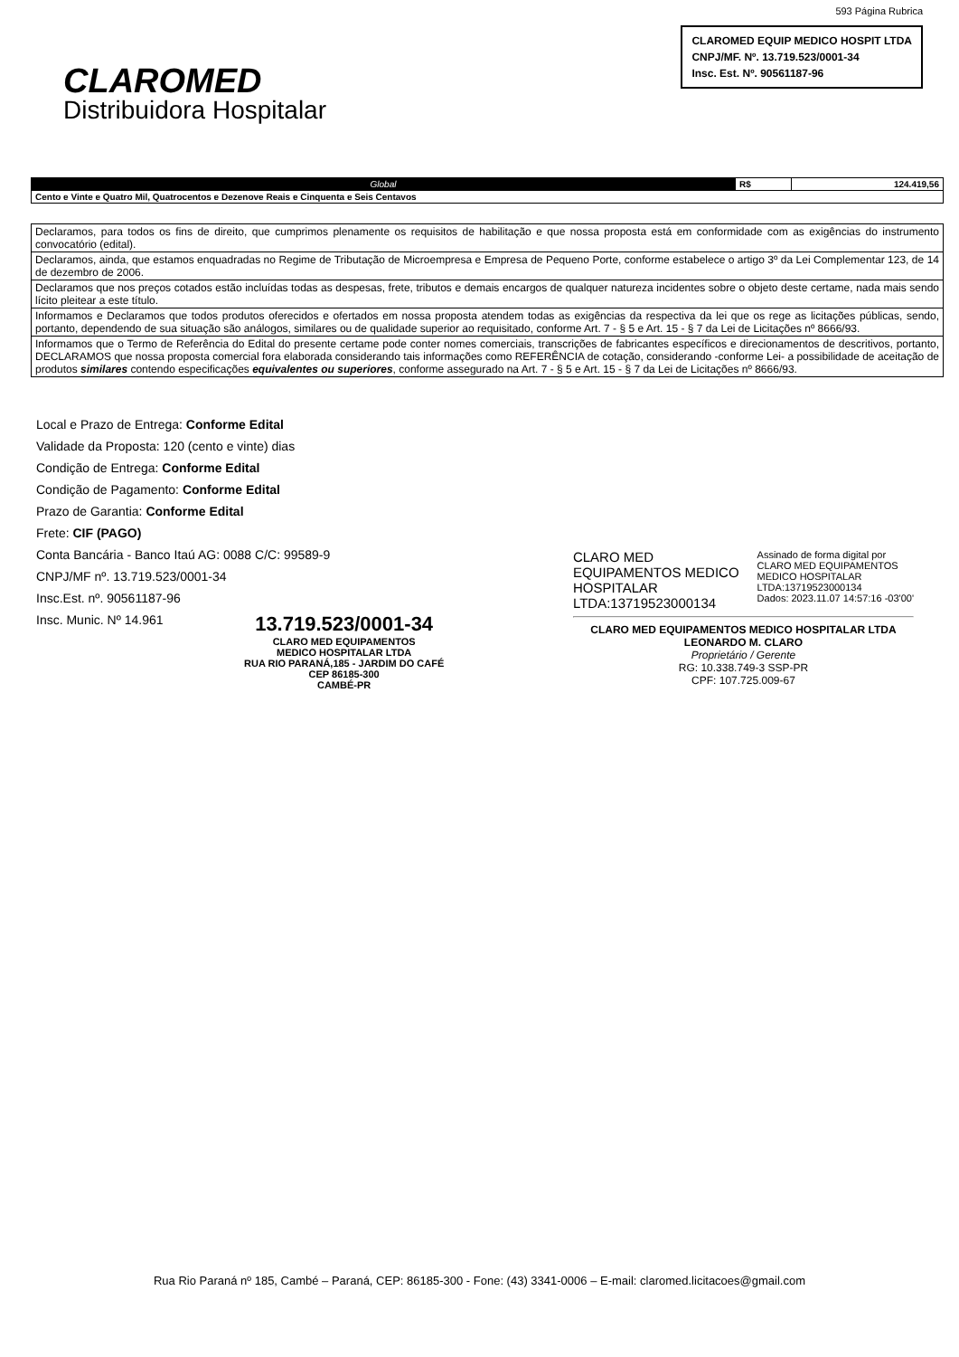CLAROMED
Distribuidora Hospitalar
593 Página Rubrica
CLAROMED EQUIP MEDICO HOSPIT LTDA
CNPJ/MF. Nº. 13.719.523/0001-34
Insc. Est. Nº. 90561187-96
| Global | R$ | 124.419,56 |
| Cento e Vinte e Quatro Mil, Quatrocentos e Dezenove Reais e Cinquenta e Seis Centavos | | |
| Declaramos, para todos os fins de direito, que cumprimos plenamente os requisitos de habilitação e que nossa proposta está em conformidade com as exigências do instrumento convocatório (edital). |
| Declaramos, ainda, que estamos enquadradas no Regime de Tributação de Microempresa e Empresa de Pequeno Porte, conforme estabelece o artigo 3º da Lei Complementar 123, de 14 de dezembro de 2006. |
| Declaramos que nos preços cotados estão incluídas todas as despesas, frete, tributos e demais encargos de qualquer natureza incidentes sobre o objeto deste certame, nada mais sendo lícito pleitear a este título. |
| Informamos e Declaramos que todos produtos oferecidos e ofertados em nossa proposta atendem todas as exigências da respectiva da lei que os rege as licitações públicas, sendo, portanto, dependendo de sua situação são análogos, similares ou de qualidade superior ao requisitado, conforme Art. 7 - § 5 e Art. 15 - § 7 da Lei de Licitações nº 8666/93. |
| Informamos que o Termo de Referência do Edital do presente certame pode conter nomes comerciais, transcrições de fabricantes específicos e direcionamentos de descritivos, portanto, DECLARAMOS que nossa proposta comercial fora elaborada considerando tais informações como REFERÊNCIA de cotação, considerando -conforme Lei- a possibilidade de aceitação de produtos similares contendo especificações equivalentes ou superiores , conforme assegurado na Art. 7 - § 5 e Art. 15 - § 7 da Lei de Licitações nº 8666/93. |
Local e Prazo de Entrega: Conforme Edital
Validade da Proposta: 120 (cento e vinte) dias
Condição de Entrega: Conforme Edital
Condição de Pagamento: Conforme Edital
Prazo de Garantia: Conforme Edital
Frete: CIF (PAGO)
Conta Bancária - Banco Itaú AG: 0088 C/C: 99589-9
CNPJ/MF nº. 13.719.523/0001-34
Insc.Est. nº. 90561187-96
Insc. Munic. Nº 14.961
13.719.523/0001-34
CLARO MED EQUIPAMENTOS
MEDICO HOSPITALAR LTDA
RUA RIO PARANÁ,185 - JARDIM DO CAFÉ
CEP 86185-300
CAMBÉ-PR
CLARO MED
EQUIPAMENTOS MEDICO
HOSPITALAR
LTDA:13719523000134
Assinado de forma digital por
CLARO MED EQUIPAMENTOS
MEDICO HOSPITALAR
LTDA:13719523000134
Dados: 2023.11.07 14:57:16 -03'00'
CLARO MED EQUIPAMENTOS MEDICO HOSPITALAR LTDA
LEONARDO M. CLARO
Proprietário / Gerente
RG: 10.338.749-3 SSP-PR
CPF: 107.725.009-67
Rua Rio Paraná nº 185, Cambé – Paraná, CEP: 86185-300 - Fone: (43) 3341-0006 – E-mail: claromed.licitacoes@gmail.com